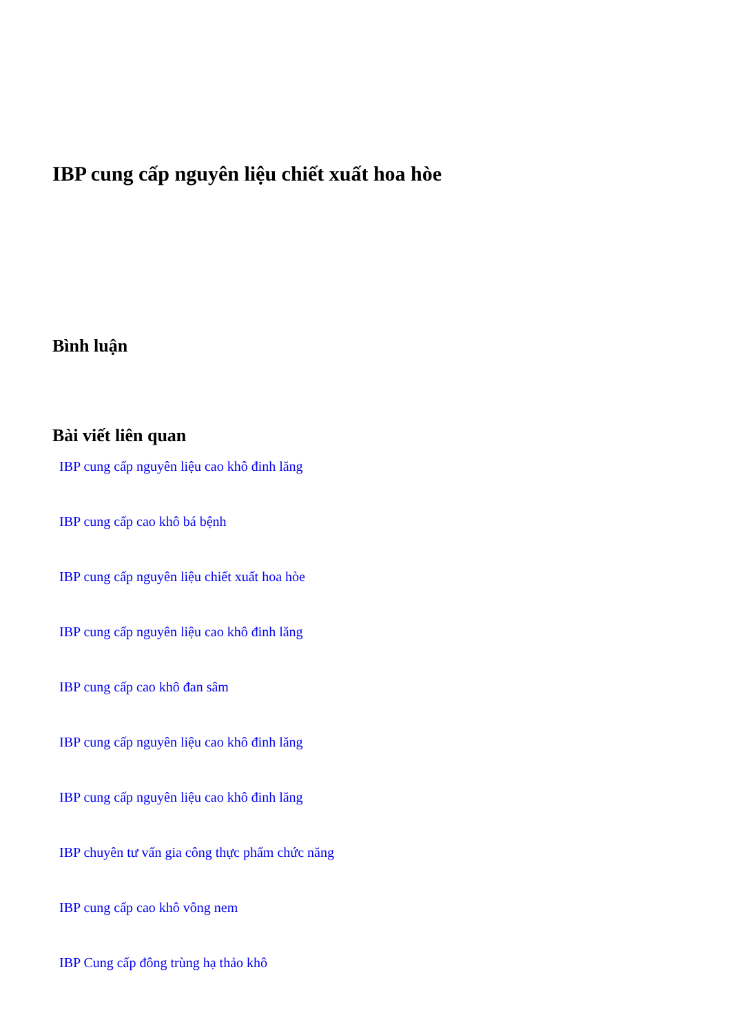IBP cung cấp nguyên liệu chiết xuất hoa hòe
Bình luận
Bài viết liên quan
IBP cung cấp nguyên liệu cao khô đinh lăng
IBP cung cấp cao khô bá bệnh
IBP cung cấp nguyên liệu chiết xuất hoa hòe
IBP cung cấp nguyên liệu cao khô đinh lăng
IBP cung cấp cao khô đan sâm
IBP cung cấp nguyên liệu cao khô đinh lăng
IBP cung cấp nguyên liệu cao khô đinh lăng
IBP chuyên tư vấn gia công thực phẩm chức năng
IBP cung cấp cao khô vông nem
IBP Cung cấp đông trùng hạ thảo khô